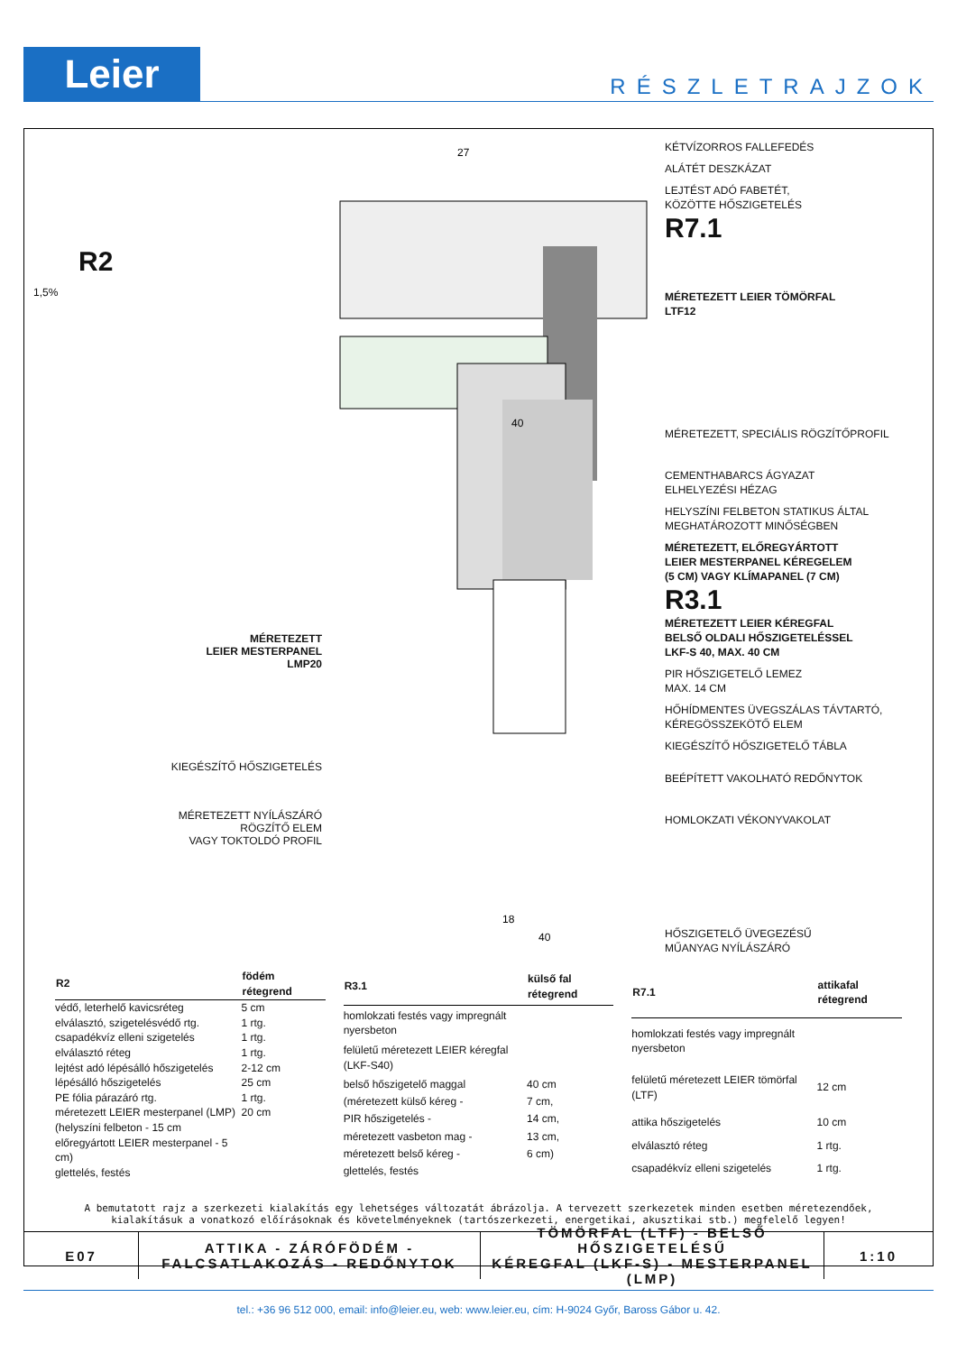Leier
RÉSZLETRAJZOK
R2
1,5%
MÉRETEZETT
LEIER MESTERPANEL
LMP20
KIEGÉSZÍTŐ HŐSZIGETELÉS
MÉRETEZETT NYÍLÁSZÁRÓ
RÖGZÍTŐ ELEM
VAGY TOKTOLDÓ PROFIL
27
40
18
40
KÉTVÍZORROS FALLEFEDÉS
ALÁTÉT DESZKÁZAT
LEJTÉST ADÓ FABETÉT,
KÖZÖTTE HŐSZIGETELÉS
R7.1
MÉRETEZETT LEIER TÖMÖRFAL
LTF12
MÉRETEZETT, SPECIÁLIS RÖGZÍTŐPROFIL
CEMENTHABARCS ÁGYAZAT
ELHELYEZÉSI HÉZAG
HELYSZÍNI FELBETON STATIKUS ÁLTAL
MEGHATÁROZOTT MINŐSÉGBEN
MÉRETEZETT, ELŐREGYÁRTOTT
LEIER MESTERPANEL KÉREGELEM
(5 CM) VAGY KLÍMAPANEL (7 CM)
R3.1
MÉRETEZETT LEIER KÉREGFAL
BELSŐ OLDALI HŐSZIGETELÉSSEL
LKF-S 40, MAX. 40 CM
PIR HŐSZIGETELŐ LEMEZ
MAX. 14 CM
HŐHÍDMENTES ÜVEGSZÁLAS TÁVTARTÓ,
KÉREGÖSSZEKÖTŐ ELEM
KIEGÉSZÍTŐ HŐSZIGETELŐ TÁBLA
BEÉPÍTETT VAKOLHATÓ REDŐNYTOK
HOMLOKZATI VÉKONYVAKOLAT
HŐSZIGETELŐ ÜVEGEZÉSŰ
MŰANYAG NYÍLÁSZÁRÓ
| R2 | födém rétegrend |
| --- | --- |
| védő, leterhelő kavicsréteg | 5 cm |
| elválasztó, szigetelésvédő rtg. | 1 rtg. |
| csapadékvíz elleni szigetelés | 1 rtg. |
| elválasztó réteg | 1 rtg. |
| lejtést adó lépésálló hőszigetelés | 2-12 cm |
| lépésálló hőszigetelés | 25 cm |
| PE fólia párazáró rtg. | 1 rtg. |
| méretezett LEIER mesterpanel (LMP) | 20 cm |
| (helyszíni felbeton - 15 cm | |
| előregyártott LEIER mesterpanel - 5 cm) | |
| glettelés, festés | |
| R3.1 | külső fal rétegrend |
| --- | --- |
| homlokzati festés vagy impregnált nyersbeton | |
| felületű méretezett LEIER kéregfal (LKF-S40) | |
| belső hőszigetelő maggal | 40 cm |
| (méretezett külső kéreg - | 7 cm, |
| PIR hőszigetelés - | 14 cm, |
| méretezett vasbeton mag - | 13 cm, |
| méretezett belső kéreg - | 6 cm) |
| glettelés, festés | |
| R7.1 | attikafal rétegrend |
| --- | --- |
| homlokzati festés vagy impregnált nyersbeton | |
| felületű méretezett LEIER tömörfal (LTF) | 12 cm |
| attika hőszigetelés | 10 cm |
| elválasztó réteg | 1 rtg. |
| csapadékvíz elleni szigetelés | 1 rtg. |
A bemutatott rajz a szerkezeti kialakítás egy lehetséges változatát ábrázolja. A tervezett szerkezetek minden esetben méretezendőek,
kialakításuk a vonatkozó előírásoknak és követelményeknek (tartószerkezeti, energetikai, akusztikai stb.) megfelelő legyen!
E07 ATTIKA - ZÁRÓFÖDÉM -
FALCSATLAKOZÁS - REDŐNYTOK
TÖMÖRFAL (LTF) - BELSŐ HŐSZIGETELÉSŰ
KÉREGFAL (LKF-S) - MESTERPANEL (LMP)
1:10
tel.: +36 96 512 000, email: info@leier.eu, web: www.leier.eu, cím: H-9024 Győr, Baross Gábor u. 42.